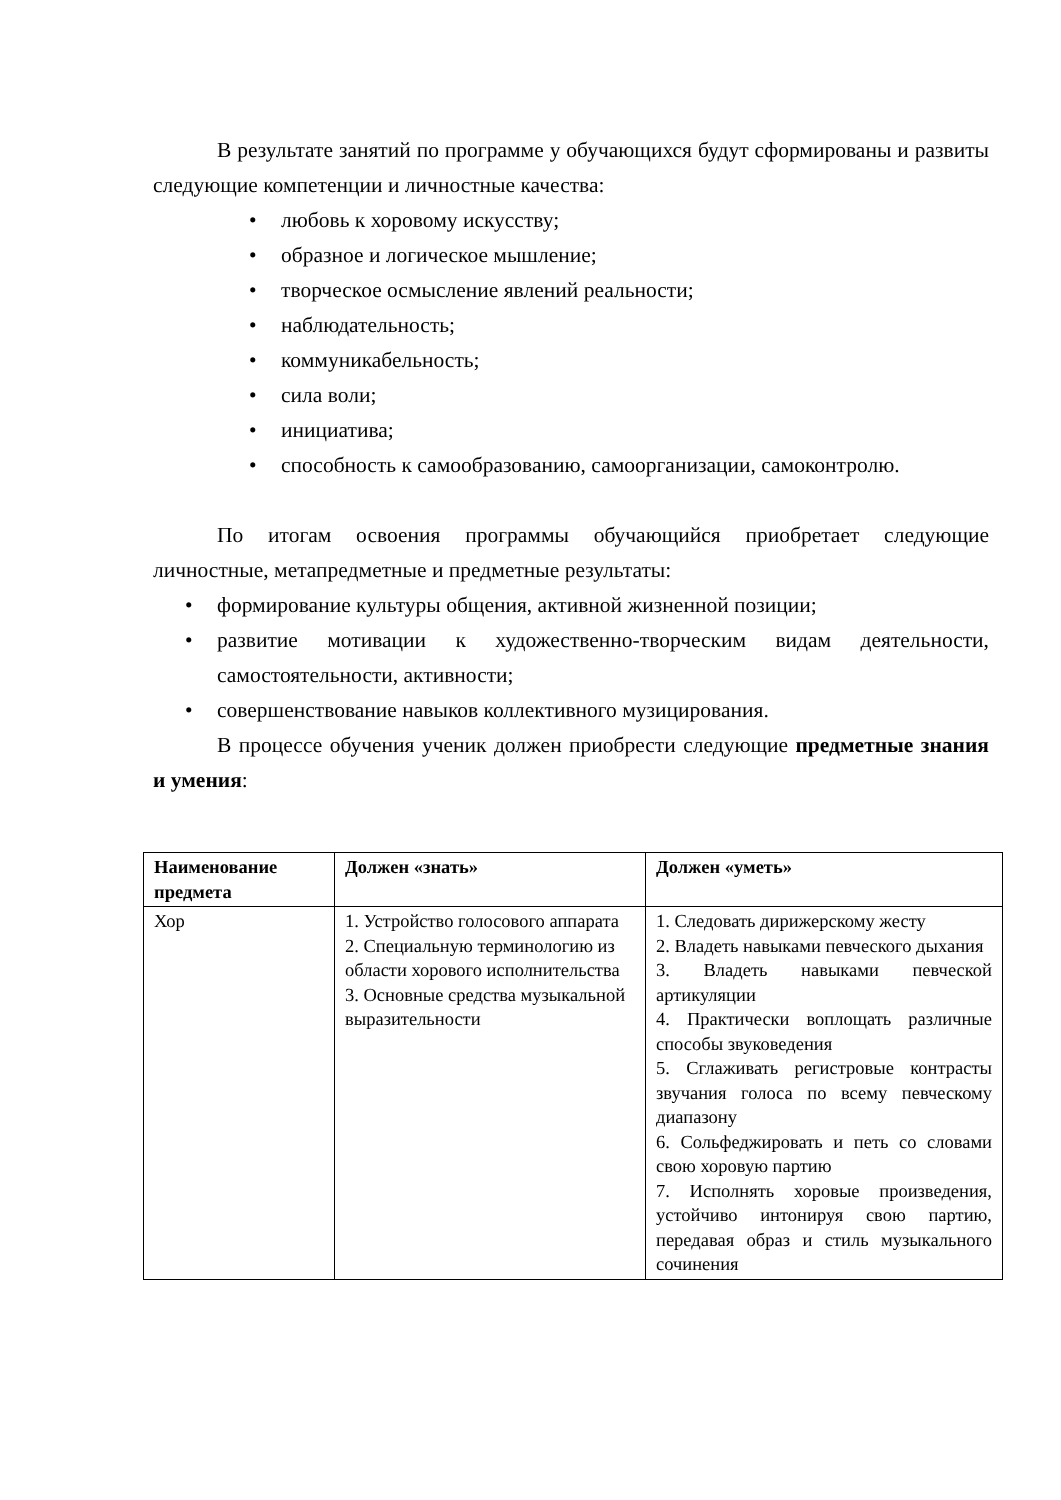В результате занятий по программе у обучающихся будут сформированы и развиты следующие компетенции и личностные качества:
• любовь к хоровому искусству;
• образное и логическое мышление;
• творческое осмысление явлений реальности;
• наблюдательность;
• коммуникабельность;
• сила воли;
• инициатива;
• способность к самообразованию, самоорганизации, самоконтролю.
По итогам освоения программы обучающийся приобретает следующие личностные, метапредметные и предметные результаты:
• формирование культуры общения, активной жизненной позиции;
• развитие мотивации к художественно-творческим видам деятельности, самостоятельности, активности;
• совершенствование навыков коллективного музицирования.
В процессе обучения ученик должен приобрести следующие предметные знания и умения:
| Наименование предмета | Должен «знать» | Должен «уметь» |
| --- | --- | --- |
| Хор | 1. Устройство голосового аппарата 2. Специальную терминологию из области хорового исполнительства 3. Основные средства музыкальной выразительности | 1. Следовать дирижерскому жесту 2. Владеть навыками певческого дыхания 3. Владеть навыками певческой артикуляции 4. Практически воплощать различные способы звуковедения 5. Сглаживать регистровые контрасты звучания голоса по всему певческому диапазону 6. Сольфеджировать и петь со словами свою хоровую партию 7. Исполнять хоровые произведения, устойчиво интонируя свою партию, передавая образ и стиль музыкального сочинения |